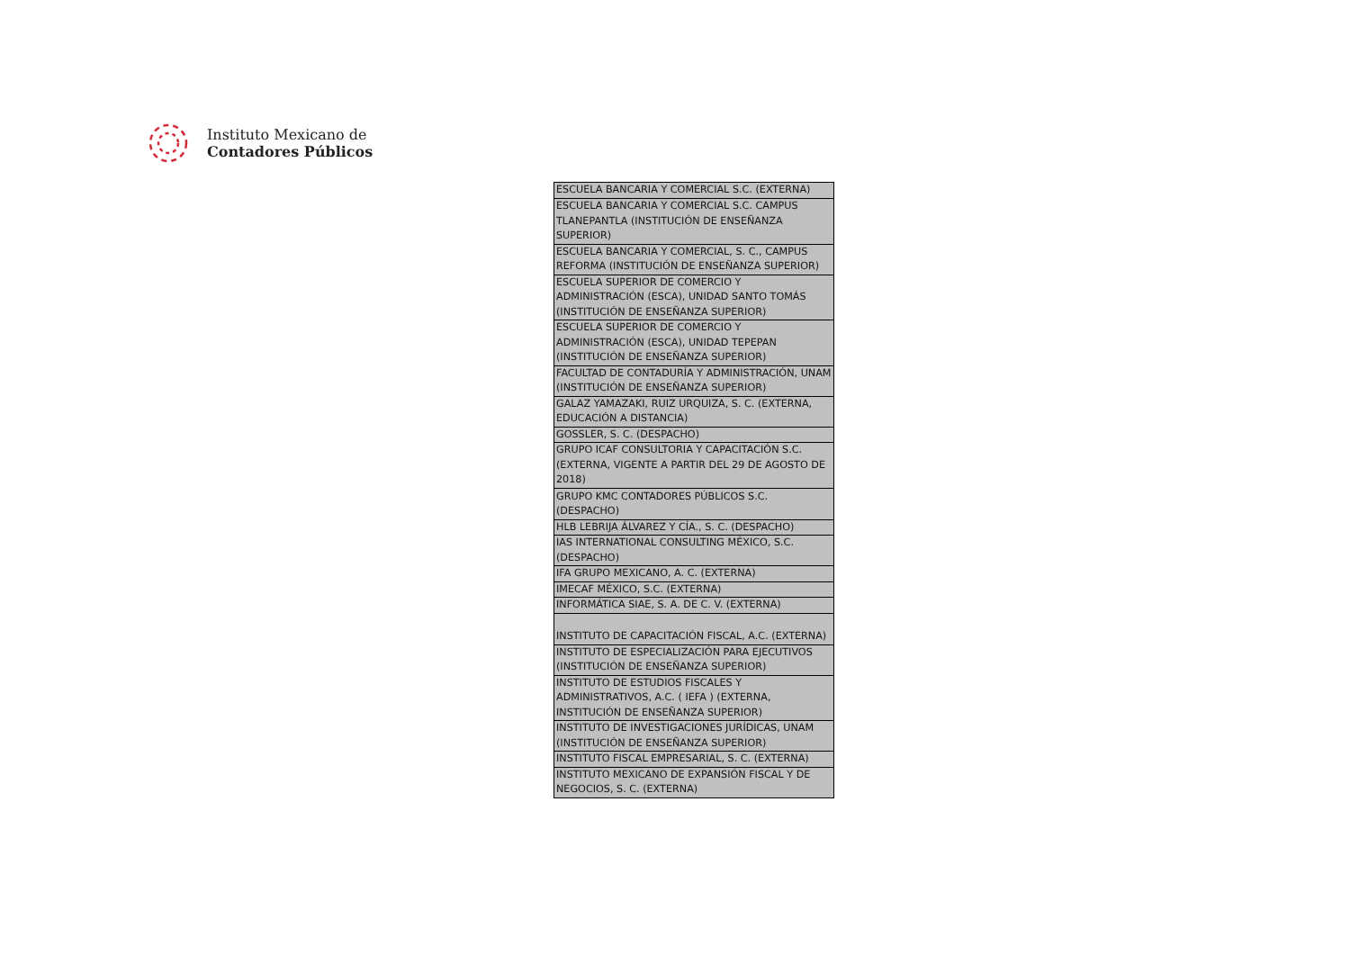Instituto Mexicano de
Contadores Públicos
| ESCUELA BANCARIA Y COMERCIAL S.C. (EXTERNA) |
| ESCUELA BANCARIA Y COMERCIAL S.C. CAMPUS TLANEPANTLA (INSTITUCIÓN DE ENSEÑANZA SUPERIOR) |
| ESCUELA BANCARIA Y COMERCIAL, S. C., CAMPUS REFORMA (INSTITUCIÓN DE ENSEÑANZA SUPERIOR) |
| ESCUELA SUPERIOR DE COMERCIO Y ADMINISTRACIÓN (ESCA), UNIDAD SANTO TOMÁS (INSTITUCIÓN DE ENSEÑANZA SUPERIOR) |
| ESCUELA SUPERIOR DE COMERCIO Y ADMINISTRACIÓN (ESCA), UNIDAD TEPEPAN (INSTITUCIÓN DE ENSEÑANZA SUPERIOR) |
| FACULTAD DE CONTADURÍA Y ADMINISTRACIÓN, UNAM (INSTITUCIÓN DE ENSEÑANZA SUPERIOR) |
| GALAZ YAMAZAKI, RUIZ URQUIZA, S. C. (EXTERNA, EDUCACIÓN A DISTANCIA) |
| GOSSLER, S. C. (DESPACHO) |
| GRUPO ICAF CONSULTORIA Y CAPACITACIÓN S.C.(EXTERNA, VIGENTE A PARTIR DEL 29 DE AGOSTO DE 2018) |
| GRUPO KMC CONTADORES PÚBLICOS S.C. (DESPACHO) |
| HLB LEBRIJA ÁLVAREZ Y CÍA., S. C. (DESPACHO) |
| IAS INTERNATIONAL CONSULTING MÉXICO, S.C. (DESPACHO) |
| IFA GRUPO MEXICANO, A. C. (EXTERNA) |
| IMECAF MÉXICO, S.C. (EXTERNA) |
| INFORMÁTICA SIAE, S. A. DE C. V. (EXTERNA) |
| INSTITUTO DE CAPACITACIÓN FISCAL, A.C. (EXTERNA) |
| INSTITUTO DE ESPECIALIZACIÓN PARA EJECUTIVOS (INSTITUCIÓN DE ENSEÑANZA SUPERIOR) |
| INSTITUTO DE ESTUDIOS FISCALES Y ADMINISTRATIVOS, A.C. ( IEFA ) (EXTERNA, INSTITUCIÓN DE ENSEÑANZA SUPERIOR) |
| INSTITUTO DE INVESTIGACIONES JURÍDICAS, UNAM (INSTITUCIÓN DE ENSEÑANZA SUPERIOR) |
| INSTITUTO FISCAL EMPRESARIAL, S. C. (EXTERNA) |
| INSTITUTO MEXICANO DE EXPANSIÓN FISCAL Y DE NEGOCIOS, S. C. (EXTERNA) |